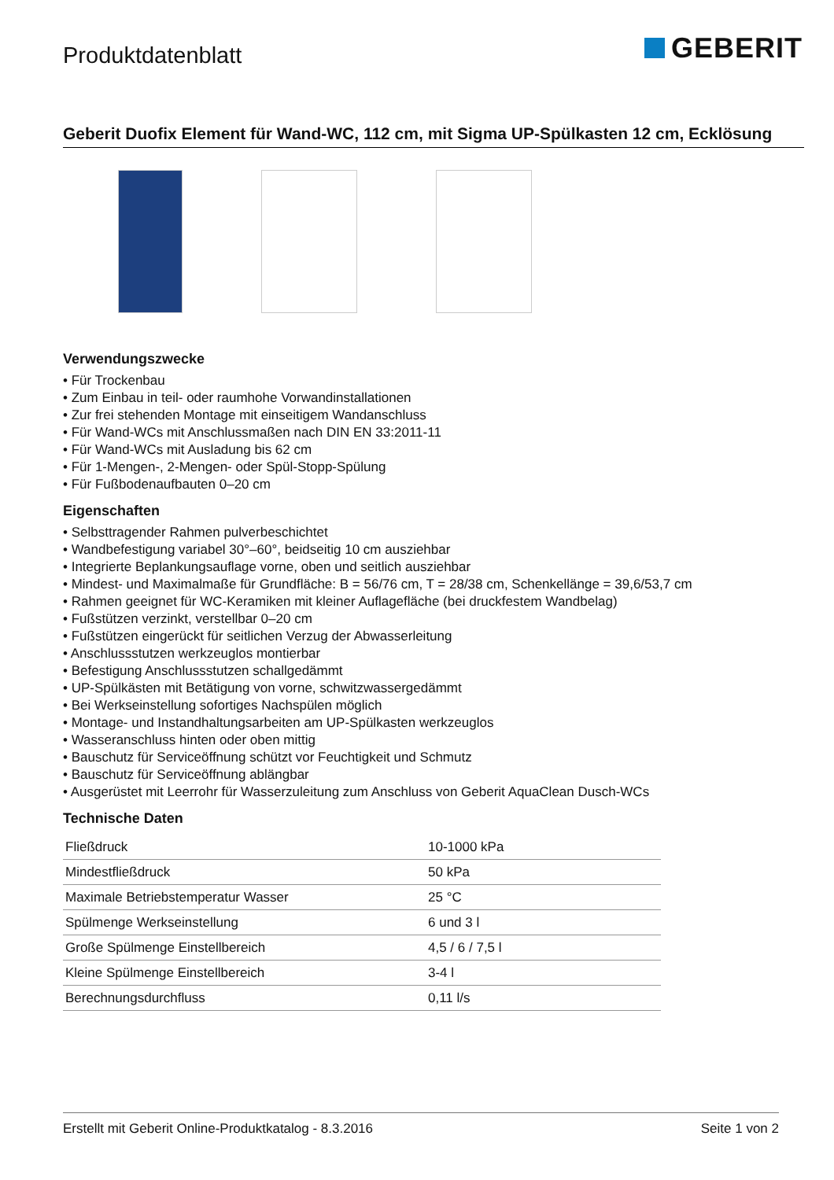Produktdatenblatt
GEBERIT
Geberit Duofix Element für Wand-WC, 112 cm, mit Sigma UP-Spülkasten 12 cm, Ecklösung
Verwendungszwecke
• Für Trockenbau
• Zum Einbau in teil- oder raumhohe Vorwandinstallationen
• Zur frei stehenden Montage mit einseitigem Wandanschluss
• Für Wand-WCs mit Anschlussmaßen nach DIN EN 33:2011-11
• Für Wand-WCs mit Ausladung bis 62 cm
• Für 1-Mengen-, 2-Mengen- oder Spül-Stopp-Spülung
• Für Fußbodenaufbauten 0–20 cm
Eigenschaften
• Selbsttragender Rahmen pulverbeschichtet
• Wandbefestigung variabel 30°–60°, beidseitig 10 cm ausziehbar
• Integrierte Beplankungsauflage vorne, oben und seitlich ausziehbar
• Mindest- und Maximalmaße für Grundfläche: B = 56/76 cm, T = 28/38 cm, Schenkellänge = 39,6/53,7 cm
• Rahmen geeignet für WC-Keramiken mit kleiner Auflagefläche (bei druckfestem Wandbelag)
• Fußstützen verzinkt, verstellbar 0–20 cm
• Fußstützen eingerückt für seitlichen Verzug der Abwasserleitung
• Anschlussstutzen werkzeuglos montierbar
• Befestigung Anschlussstutzen schallgedämmt
• UP-Spülkästen mit Betätigung von vorne, schwitzwassergedämmt
• Bei Werkseinstellung sofortiges Nachspülen möglich
• Montage- und Instandhaltungsarbeiten am UP-Spülkasten werkzeuglos
• Wasseranschluss hinten oder oben mittig
• Bauschutz für Serviceöffnung schützt vor Feuchtigkeit und Schmutz
• Bauschutz für Serviceöffnung ablängbar
• Ausgerüstet mit Leerrohr für Wasserzuleitung zum Anschluss von Geberit AquaClean Dusch-WCs
Technische Daten
| Fließdruck | 10-1000 kPa |
| Mindestfließdruck | 50 kPa |
| Maximale Betriebstemperatur Wasser | 25 °C |
| Spülmenge Werkseinstellung | 6 und 3 l |
| Große Spülmenge Einstellbereich | 4,5 / 6 / 7,5 l |
| Kleine Spülmenge Einstellbereich | 3-4 l |
| Berechnungsdurchfluss | 0,11 l/s |
Erstellt mit Geberit Online-Produktkatalog - 8.3.2016 Seite 1 von 2